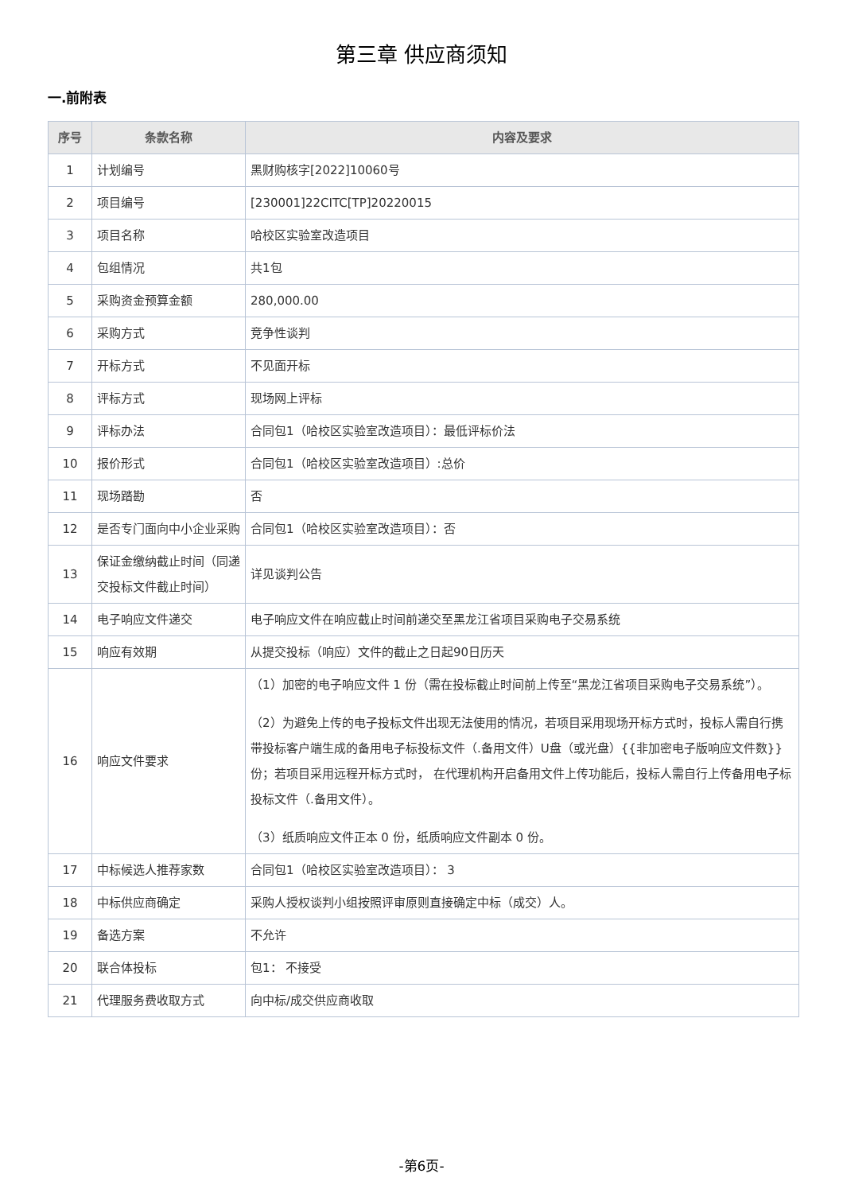第三章 供应商须知
一.前附表
| 序号 | 条款名称 | 内容及要求 |
| --- | --- | --- |
| 1 | 计划编号 | 黑财购核字[2022]10060号 |
| 2 | 项目编号 | [230001]22CITC[TP]20220015 |
| 3 | 项目名称 | 哈校区实验室改造项目 |
| 4 | 包组情况 | 共1包 |
| 5 | 采购资金预算金额 | 280,000.00 |
| 6 | 采购方式 | 竞争性谈判 |
| 7 | 开标方式 | 不见面开标 |
| 8 | 评标方式 | 现场网上评标 |
| 9 | 评标办法 | 合同包1（哈校区实验室改造项目）：最低评标价法 |
| 10 | 报价形式 | 合同包1（哈校区实验室改造项目）:总价 |
| 11 | 现场踏勘 | 否 |
| 12 | 是否专门面向中小企业采购 | 合同包1（哈校区实验室改造项目）：否 |
| 13 | 保证金缴纳截止时间（同递交投标文件截止时间） | 详见谈判公告 |
| 14 | 电子响应文件递交 | 电子响应文件在响应截止时间前递交至黑龙江省项目采购电子交易系统 |
| 15 | 响应有效期 | 从提交投标（响应）文件的截止之日起90日历天 |
| 16 | 响应文件要求 | （1）加密的电子响应文件 1 份（需在投标截止时间前上传至“黑龙江省项目采购电子交易系统”）。 （2）为避免上传的电子投标文件出现无法使用的情况，若项目采用现场开标方式时，投标人需自行携带投标客户端生成的备用电子标投标文件（.备用文件）U盘（或光盘）{{非加密电子版响应文件数}}份；若项目采用远程开标方式时， 在代理机构开启备用文件上传功能后，投标人需自行上传备用电子标投标文件（.备用文件）。 （3）纸质响应文件正本 0 份，纸质响应文件副本 0 份。 |
| 17 | 中标候选人推荐家数 | 合同包1（哈校区实验室改造项目）： 3 |
| 18 | 中标供应商确定 | 采购人授权谈判小组按照评审原则直接确定中标（成交）人。 |
| 19 | 备选方案 | 不允许 |
| 20 | 联合体投标 | 包1： 不接受 |
| 21 | 代理服务费收取方式 | 向中标/成交供应商收取 |
-第6页-